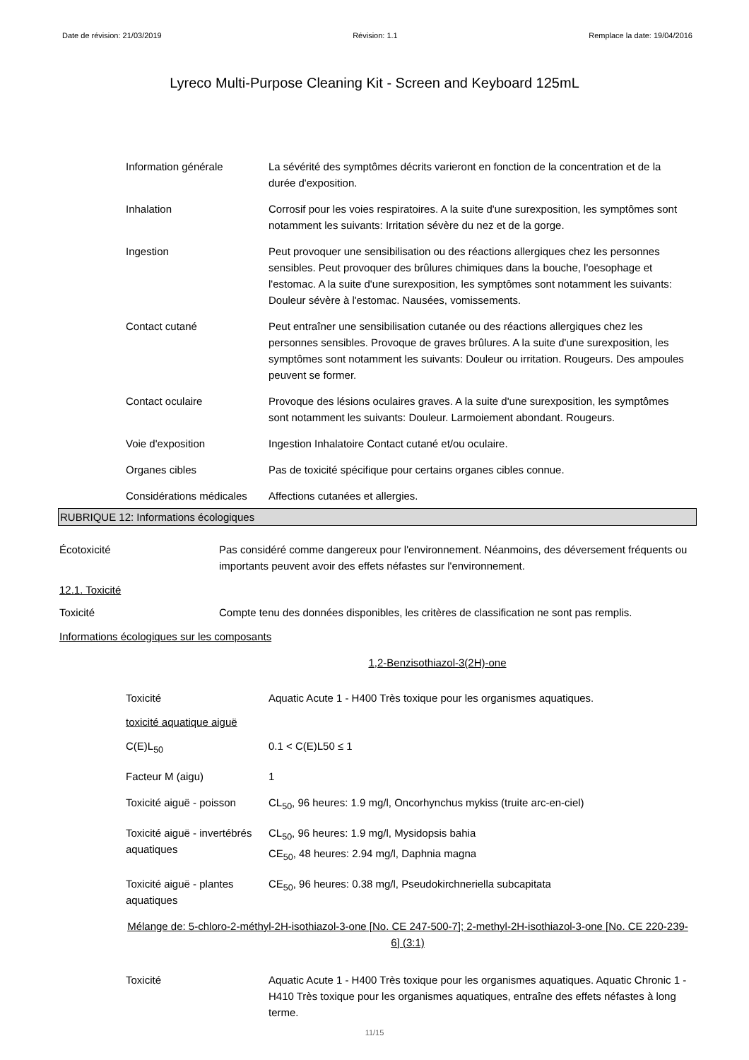Date de révision: 21/03/2019 Révision: 1.1 Remplace la date: 19/04/2016
Lyreco Multi-Purpose Cleaning Kit - Screen and Keyboard 125mL
Information générale La sévérité des symptômes décrits varieront en fonction de la concentration et de la durée d'exposition.
Inhalation Corrosif pour les voies respiratoires. A la suite d'une surexposition, les symptômes sont notamment les suivants: Irritation sévère du nez et de la gorge.
Ingestion Peut provoquer une sensibilisation ou des réactions allergiques chez les personnes sensibles. Peut provoquer des brûlures chimiques dans la bouche, l'oesophage et l'estomac. A la suite d'une surexposition, les symptômes sont notamment les suivants: Douleur sévère à l'estomac. Nausées, vomissements.
Contact cutané Peut entraîner une sensibilisation cutanée ou des réactions allergiques chez les personnes sensibles. Provoque de graves brûlures. A la suite d'une surexposition, les symptômes sont notamment les suivants: Douleur ou irritation. Rougeurs. Des ampoules peuvent se former.
Contact oculaire Provoque des lésions oculaires graves. A la suite d'une surexposition, les symptômes sont notamment les suivants: Douleur. Larmoiement abondant. Rougeurs.
Voie d'exposition Ingestion Inhalatoire Contact cutané et/ou oculaire.
Organes cibles Pas de toxicité spécifique pour certains organes cibles connue.
Considérations médicales
Affections cutanées et allergies.
RUBRIQUE 12: Informations écologiques
Écotoxicité Pas considéré comme dangereux pour l'environnement. Néanmoins, des déversement fréquents ou importants peuvent avoir des effets néfastes sur l'environnement.
12.1. Toxicité
Toxicité Compte tenu des données disponibles, les critères de classification ne sont pas remplis.
Informations écologiques sur les composants
1,2-Benzisothiazol-3(2H)-one
Toxicité Aquatic Acute 1 - H400 Très toxique pour les organismes aquatiques.
toxicité aquatique aiguë
C(E)L<sub>50</sub> 0.1 < C(E)L50 ≤ 1
Facteur M (aigu) 1
Toxicité aiguë - poisson
CL<sub>50</sub>, 96 heures: 1.9 mg/l, Oncorhynchus mykiss (truite arc-en-ciel)
Toxicité aiguë - invertébrés aquatiques
CL<sub>50</sub>, 96 heures: 1.9 mg/l, Mysidopsis bahia
CE<sub>50</sub>, 48 heures: 2.94 mg/l, Daphnia magna
Toxicité aiguë - plantes aquatiques
CE<sub>50</sub>, 96 heures: 0.38 mg/l, Pseudokirchneriella subcapitata
Mélange de: 5-chloro-2-méthyl-2H-isothiazol-3-one [No. CE 247-500-7]; 2-methyl-2H-isothiazol-3-one [No. CE 220-239-6] (3:1)
Toxicité Aquatic Acute 1 - H400 Très toxique pour les organismes aquatiques. Aquatic Chronic 1 - H410 Très toxique pour les organismes aquatiques, entraîne des effets néfastes à long terme.
11/15